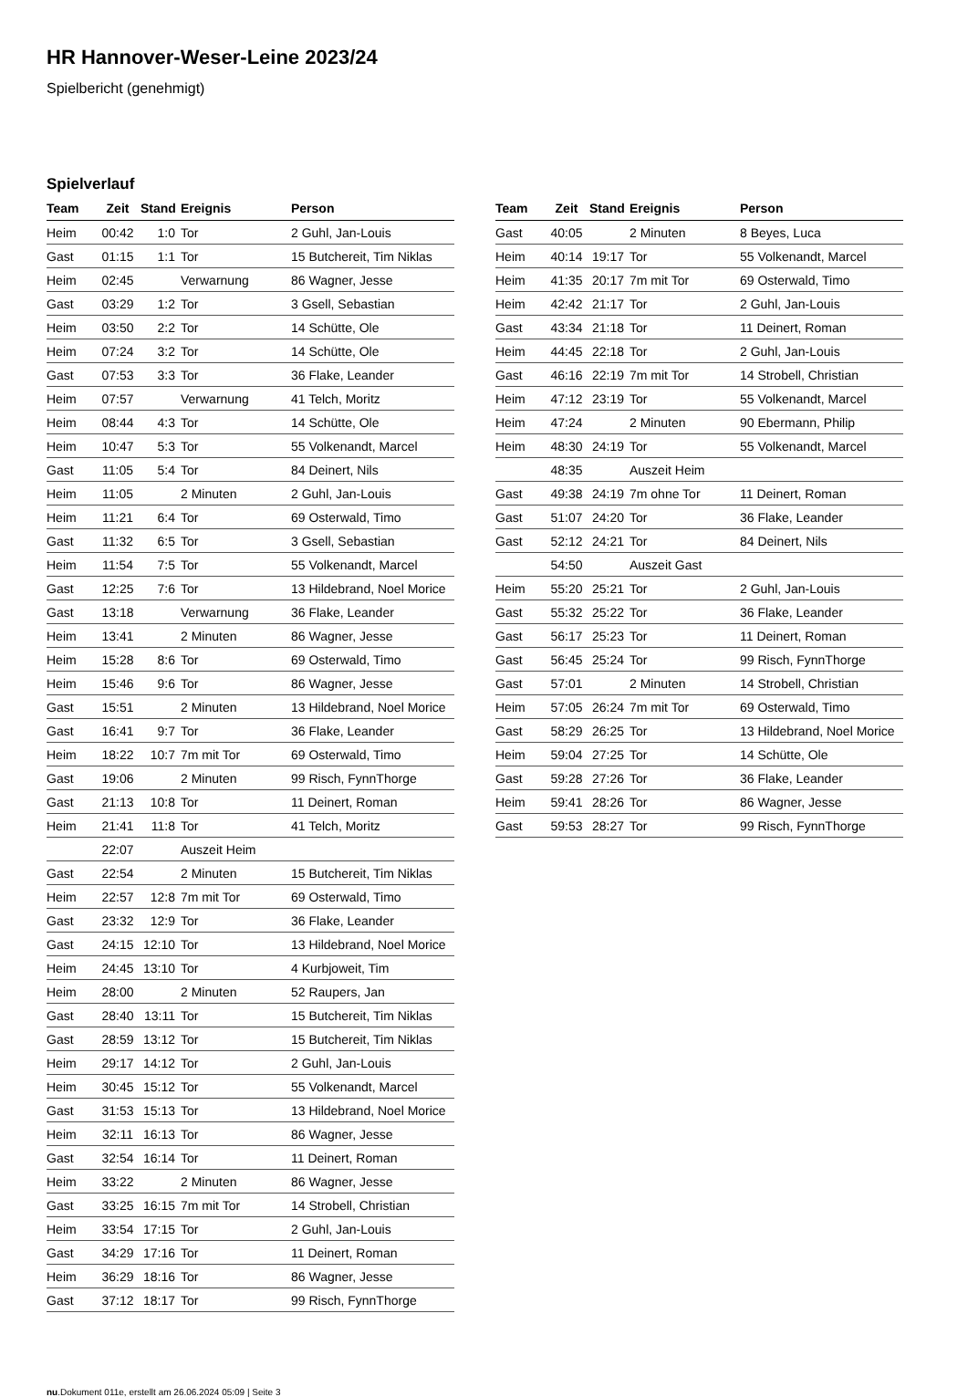HR Hannover-Weser-Leine 2023/24
Spielbericht (genehmigt)
Spielverlauf
| Team | Zeit | Stand | Ereignis | Person |
| --- | --- | --- | --- | --- |
| Heim | 00:42 | 1:0 | Tor | 2 Guhl, Jan-Louis |
| Gast | 01:15 | 1:1 | Tor | 15 Butchereit, Tim Niklas |
| Heim | 02:45 | | Verwarnung | 86 Wagner, Jesse |
| Gast | 03:29 | 1:2 | Tor | 3 Gsell, Sebastian |
| Heim | 03:50 | 2:2 | Tor | 14 Schütte, Ole |
| Heim | 07:24 | 3:2 | Tor | 14 Schütte, Ole |
| Gast | 07:53 | 3:3 | Tor | 36 Flake, Leander |
| Heim | 07:57 | | Verwarnung | 41 Telch, Moritz |
| Heim | 08:44 | 4:3 | Tor | 14 Schütte, Ole |
| Heim | 10:47 | 5:3 | Tor | 55 Volkenandt, Marcel |
| Gast | 11:05 | 5:4 | Tor | 84 Deinert, Nils |
| Heim | 11:05 | | 2 Minuten | 2 Guhl, Jan-Louis |
| Heim | 11:21 | 6:4 | Tor | 69 Osterwald, Timo |
| Gast | 11:32 | 6:5 | Tor | 3 Gsell, Sebastian |
| Heim | 11:54 | 7:5 | Tor | 55 Volkenandt, Marcel |
| Gast | 12:25 | 7:6 | Tor | 13 Hildebrand, Noel Morice |
| Gast | 13:18 | | Verwarnung | 36 Flake, Leander |
| Heim | 13:41 | | 2 Minuten | 86 Wagner, Jesse |
| Heim | 15:28 | 8:6 | Tor | 69 Osterwald, Timo |
| Heim | 15:46 | 9:6 | Tor | 86 Wagner, Jesse |
| Gast | 15:51 | | 2 Minuten | 13 Hildebrand, Noel Morice |
| Gast | 16:41 | 9:7 | Tor | 36 Flake, Leander |
| Heim | 18:22 | 10:7 | 7m mit Tor | 69 Osterwald, Timo |
| Gast | 19:06 | | 2 Minuten | 99 Risch, FynnThorge |
| Gast | 21:13 | 10:8 | Tor | 11 Deinert, Roman |
| Heim | 21:41 | 11:8 | Tor | 41 Telch, Moritz |
| | 22:07 | | Auszeit Heim | |
| Gast | 22:54 | | 2 Minuten | 15 Butchereit, Tim Niklas |
| Heim | 22:57 | 12:8 | 7m mit Tor | 69 Osterwald, Timo |
| Gast | 23:32 | 12:9 | Tor | 36 Flake, Leander |
| Gast | 24:15 | 12:10 | Tor | 13 Hildebrand, Noel Morice |
| Heim | 24:45 | 13:10 | Tor | 4 Kurbjoweit, Tim |
| Heim | 28:00 | | 2 Minuten | 52 Raupers, Jan |
| Gast | 28:40 | 13:11 | Tor | 15 Butchereit, Tim Niklas |
| Gast | 28:59 | 13:12 | Tor | 15 Butchereit, Tim Niklas |
| Heim | 29:17 | 14:12 | Tor | 2 Guhl, Jan-Louis |
| Heim | 30:45 | 15:12 | Tor | 55 Volkenandt, Marcel |
| Gast | 31:53 | 15:13 | Tor | 13 Hildebrand, Noel Morice |
| Heim | 32:11 | 16:13 | Tor | 86 Wagner, Jesse |
| Gast | 32:54 | 16:14 | Tor | 11 Deinert, Roman |
| Heim | 33:22 | | 2 Minuten | 86 Wagner, Jesse |
| Gast | 33:25 | 16:15 | 7m mit Tor | 14 Strobell, Christian |
| Heim | 33:54 | 17:15 | Tor | 2 Guhl, Jan-Louis |
| Gast | 34:29 | 17:16 | Tor | 11 Deinert, Roman |
| Heim | 36:29 | 18:16 | Tor | 86 Wagner, Jesse |
| Gast | 37:12 | 18:17 | Tor | 99 Risch, FynnThorge |
| Team | Zeit | Stand | Ereignis | Person |
| --- | --- | --- | --- | --- |
| Gast | 40:05 | | 2 Minuten | 8 Beyes, Luca |
| Heim | 40:14 | 19:17 | Tor | 55 Volkenandt, Marcel |
| Heim | 41:35 | 20:17 | 7m mit Tor | 69 Osterwald, Timo |
| Heim | 42:42 | 21:17 | Tor | 2 Guhl, Jan-Louis |
| Gast | 43:34 | 21:18 | Tor | 11 Deinert, Roman |
| Heim | 44:45 | 22:18 | Tor | 2 Guhl, Jan-Louis |
| Gast | 46:16 | 22:19 | 7m mit Tor | 14 Strobell, Christian |
| Heim | 47:12 | 23:19 | Tor | 55 Volkenandt, Marcel |
| Heim | 47:24 | | 2 Minuten | 90 Ebermann, Philip |
| Heim | 48:30 | 24:19 | Tor | 55 Volkenandt, Marcel |
| | 48:35 | | Auszeit Heim | |
| Gast | 49:38 | 24:19 | 7m ohne Tor | 11 Deinert, Roman |
| Gast | 51:07 | 24:20 | Tor | 36 Flake, Leander |
| Gast | 52:12 | 24:21 | Tor | 84 Deinert, Nils |
| | 54:50 | | Auszeit Gast | |
| Heim | 55:20 | 25:21 | Tor | 2 Guhl, Jan-Louis |
| Gast | 55:32 | 25:22 | Tor | 36 Flake, Leander |
| Gast | 56:17 | 25:23 | Tor | 11 Deinert, Roman |
| Gast | 56:45 | 25:24 | Tor | 99 Risch, FynnThorge |
| Gast | 57:01 | | 2 Minuten | 14 Strobell, Christian |
| Heim | 57:05 | 26:24 | 7m mit Tor | 69 Osterwald, Timo |
| Gast | 58:29 | 26:25 | Tor | 13 Hildebrand, Noel Morice |
| Heim | 59:04 | 27:25 | Tor | 14 Schütte, Ole |
| Gast | 59:28 | 27:26 | Tor | 36 Flake, Leander |
| Heim | 59:41 | 28:26 | Tor | 86 Wagner, Jesse |
| Gast | 59:53 | 28:27 | Tor | 99 Risch, FynnThorge |
nu.Dokument 011e, erstellt am 26.06.2024 05:09 | Seite 3